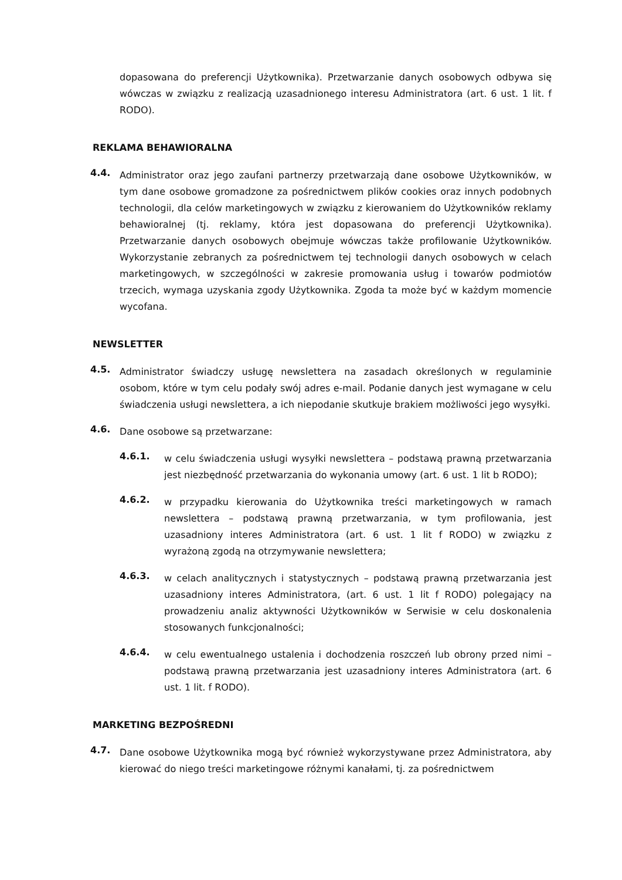dopasowana do preferencji Użytkownika). Przetwarzanie danych osobowych odbywa się wówczas w związku z realizacją uzasadnionego interesu Administratora (art. 6 ust. 1 lit. f RODO).
REKLAMA BEHAWIORALNA
4.4.
Administrator oraz jego zaufani partnerzy przetwarzają dane osobowe Użytkowników, w tym dane osobowe gromadzone za pośrednictwem plików cookies oraz innych podobnych technologii, dla celów marketingowych w związku z kierowaniem do Użytkowników reklamy behawioralnej (tj. reklamy, która jest dopasowana do preferencji Użytkownika). Przetwarzanie danych osobowych obejmuje wówczas także profilowanie Użytkowników. Wykorzystanie zebranych za pośrednictwem tej technologii danych osobowych w celach marketingowych, w szczególności w zakresie promowania usług i towarów podmiotów trzecich, wymaga uzyskania zgody Użytkownika. Zgoda ta może być w każdym momencie wycofana.
NEWSLETTER
4.5.
Administrator świadczy usługę newslettera na zasadach określonych w regulaminie osobom, które w tym celu podały swój adres e-mail. Podanie danych jest wymagane w celu świadczenia usługi newslettera, a ich niepodanie skutkuje brakiem możliwości jego wysyłki.
4.6.
Dane osobowe są przetwarzane:
4.6.1.
w celu świadczenia usługi wysyłki newslettera – podstawą prawną przetwarzania jest niezbędność przetwarzania do wykonania umowy (art. 6 ust. 1 lit b RODO);
4.6.2.
w przypadku kierowania do Użytkownika treści marketingowych w ramach newslettera – podstawą prawną przetwarzania, w tym profilowania, jest uzasadniony interes Administratora (art. 6 ust. 1 lit f RODO) w związku z wyrażoną zgodą na otrzymywanie newslettera;
4.6.3.
w celach analitycznych i statystycznych – podstawą prawną przetwarzania jest uzasadniony interes Administratora, (art. 6 ust. 1 lit f RODO) polegający na prowadzeniu analiz aktywności Użytkowników w Serwisie w celu doskonalenia stosowanych funkcjonalności;
4.6.4.
w celu ewentualnego ustalenia i dochodzenia roszczeń lub obrony przed nimi – podstawą prawną przetwarzania jest uzasadniony interes Administratora (art. 6 ust. 1 lit. f RODO).
MARKETING BEZPOŚREDNI
4.7.
Dane osobowe Użytkownika mogą być również wykorzystywane przez Administratora, aby kierować do niego treści marketingowe różnymi kanałami, tj. za pośrednictwem